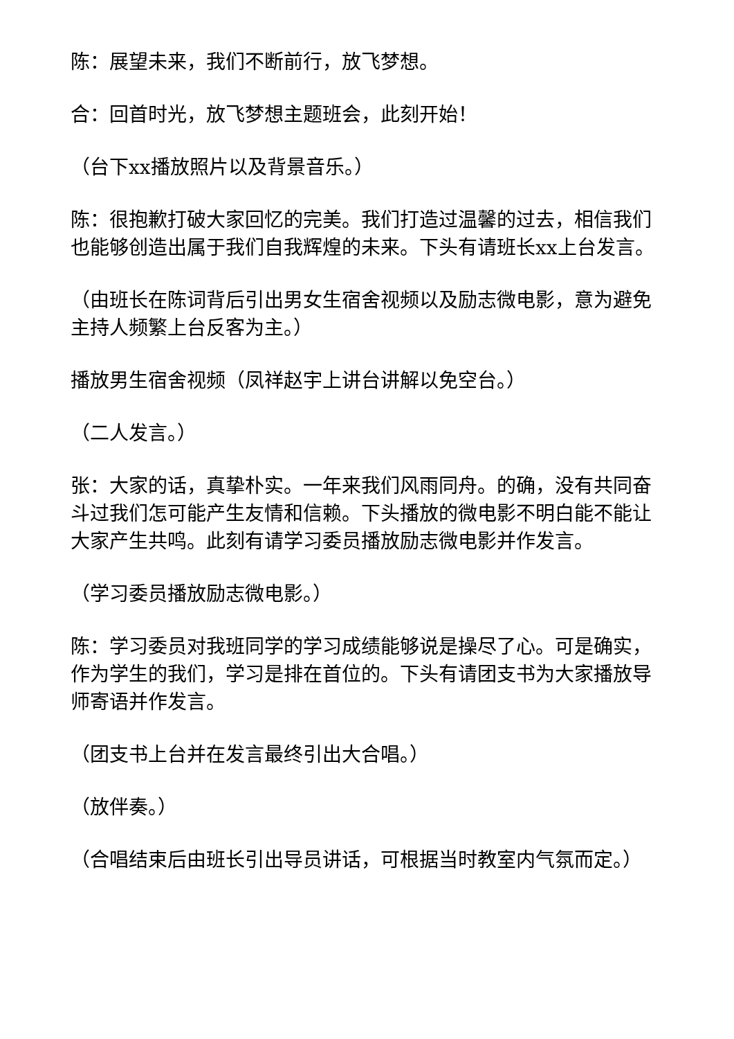陈：展望未来，我们不断前行，放飞梦想。
合：回首时光，放飞梦想主题班会，此刻开始！
（台下xx播放照片以及背景音乐。）
陈：很抱歉打破大家回忆的完美。我们打造过温馨的过去，相信我们也能够创造出属于我们自我辉煌的未来。下头有请班长xx上台发言。
（由班长在陈词背后引出男女生宿舍视频以及励志微电影，意为避免主持人频繁上台反客为主。）
播放男生宿舍视频（凤祥赵宇上讲台讲解以免空台。）
（二人发言。）
张：大家的话，真挚朴实。一年来我们风雨同舟。的确，没有共同奋斗过我们怎可能产生友情和信赖。下头播放的微电影不明白能不能让大家产生共鸣。此刻有请学习委员播放励志微电影并作发言。
（学习委员播放励志微电影。）
陈：学习委员对我班同学的学习成绩能够说是操尽了心。可是确实，作为学生的我们，学习是排在首位的。下头有请团支书为大家播放导师寄语并作发言。
（团支书上台并在发言最终引出大合唱。）
（放伴奏。）
（合唱结束后由班长引出导员讲话，可根据当时教室内气氛而定。）